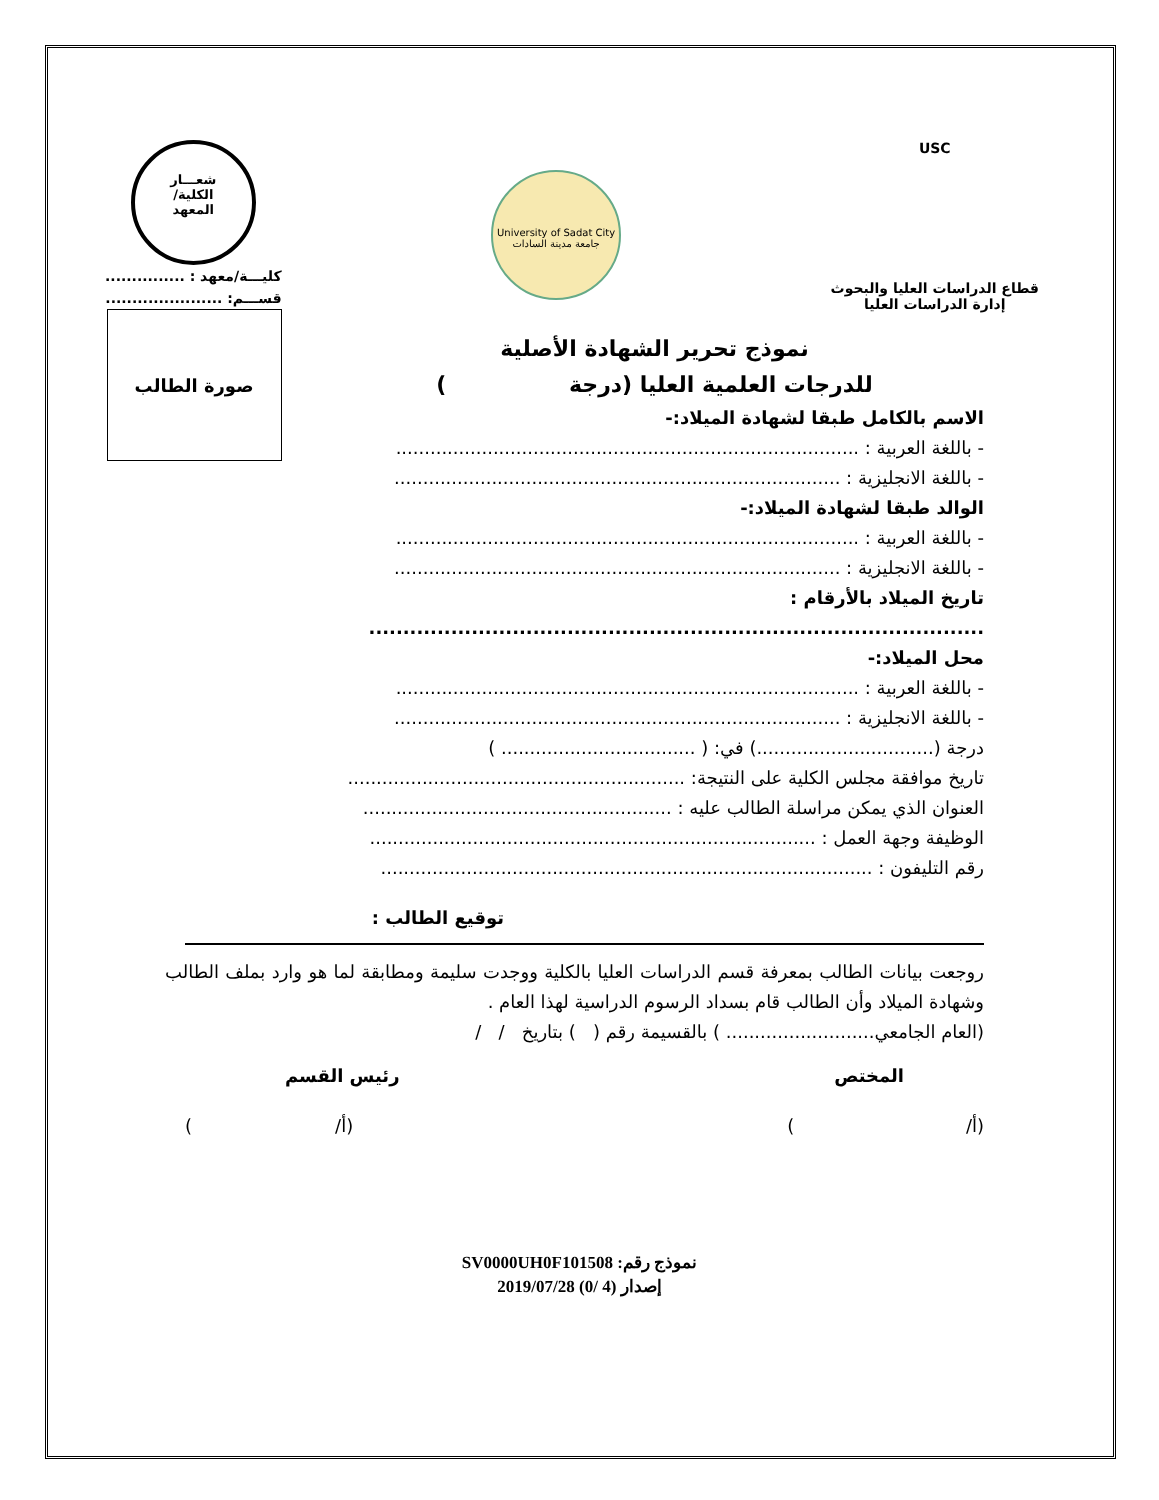USC
قطاع الدراسات العليا والبحوث
إدارة الدراسات العليا
University of Sadat City
جامعة مدينة السادات
شعـــار
الكلية/
المعهد
كليـــة/معهد : ...............
قســـم: ......................
صورة الطالب
نموذج تحرير الشهادة الأصلية
للدرجات العلمية العليا (درجة )
الاسم بالكامل طبقا لشهادة الميلاد:-
- باللغة العربية : .................................................................................
- باللغة الانجليزية : ..............................................................................
الوالد طبقا لشهادة الميلاد:-
- باللغة العربية : .................................................................................
- باللغة الانجليزية : ..............................................................................
تاريخ الميلاد بالأرقام : ..........................................................................................
محل الميلاد:-
- باللغة العربية : .................................................................................
- باللغة الانجليزية : ..............................................................................
درجة (...............................) في: ( .................................. )
تاريخ موافقة مجلس الكلية على النتيجة: ...........................................................
العنوان الذي يمكن مراسلة الطالب عليه : ......................................................
الوظيفة وجهة العمل : ..............................................................................
رقم التليفون : ......................................................................................
توقيع الطالب :
روجعت بيانات الطالب بمعرفة قسم الدراسات العليا بالكلية ووجدت سليمة ومطابقة لما هو وارد بملف الطالب وشهادة الميلاد وأن الطالب قام بسداد الرسوم الدراسية لهذا العام .
(العام الجامعي.......................... ) بالقسيمة رقم ( ) بتاريخ / /
المختص رئيس القسم
(أ/ ) (أ/ )
نموذج رقم: SV0000UH0F101508
إصدار (4 /0) 2019/07/28